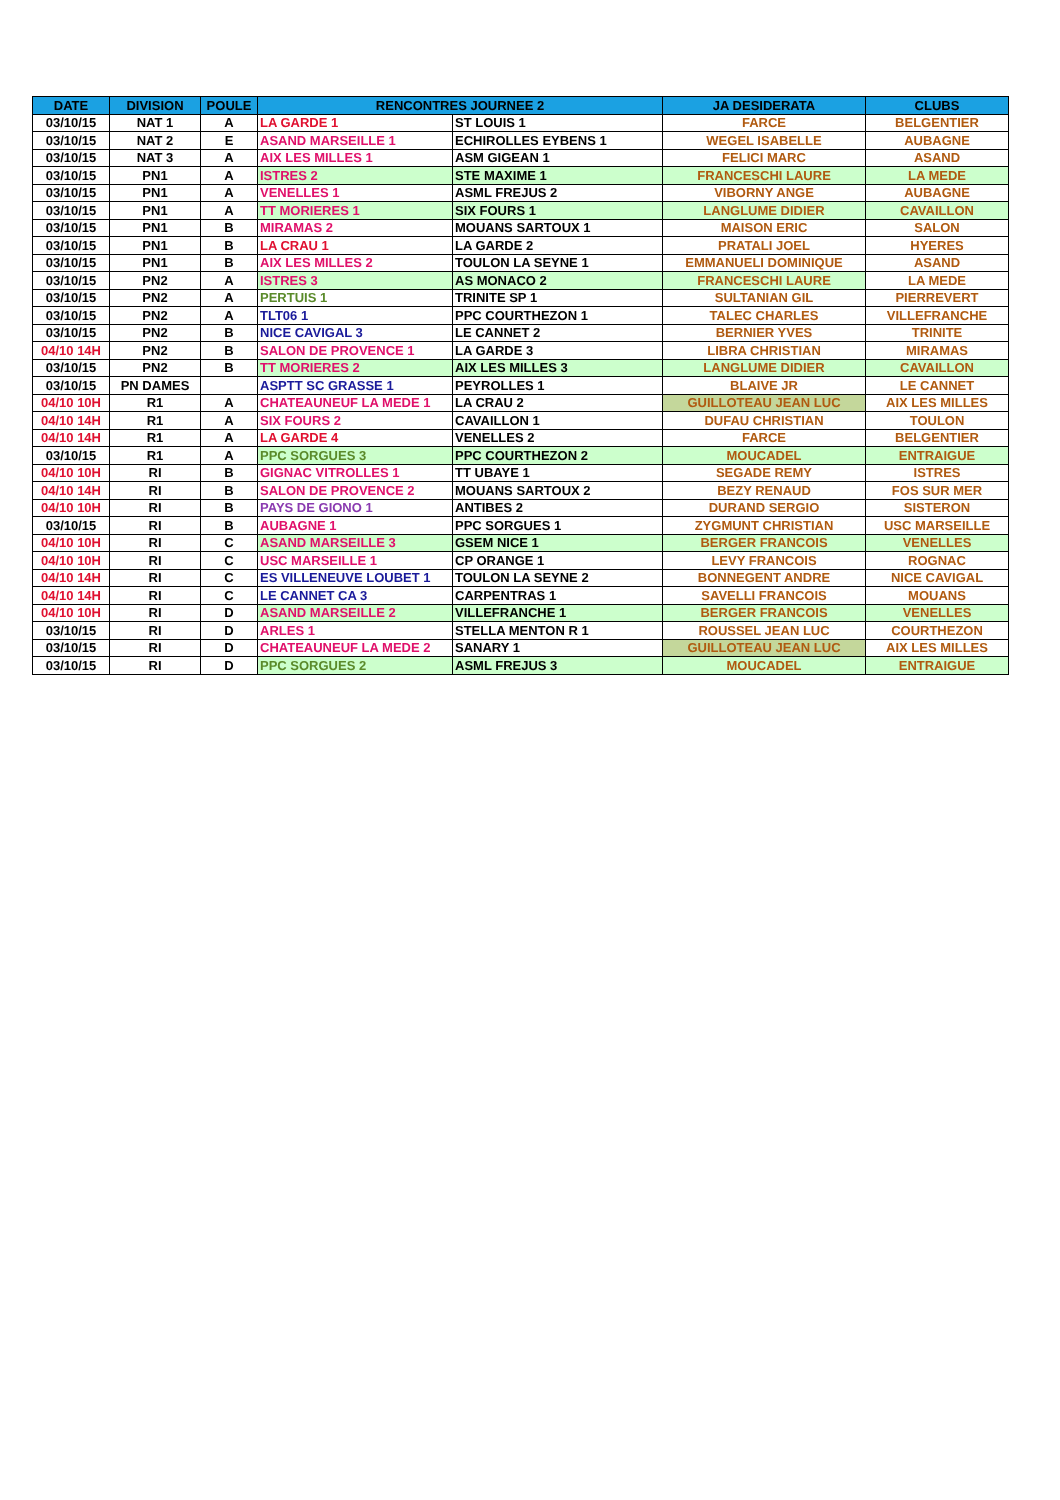| DATE | DIVISION | POULE | RENCONTRES JOURNEE 2 | | JA DESIDERATA | CLUBS |
| --- | --- | --- | --- | --- | --- | --- |
| 03/10/15 | NAT 1 | A | LA GARDE 1 | ST LOUIS 1 | FARCE | BELGENTIER |
| 03/10/15 | NAT 2 | E | ASAND MARSEILLE 1 | ECHIROLLES EYBENS 1 | WEGEL ISABELLE | AUBAGNE |
| 03/10/15 | NAT 3 | A | AIX LES MILLES 1 | ASM GIGEAN 1 | FELICI MARC | ASAND |
| 03/10/15 | PN1 | A | ISTRES 2 | STE MAXIME 1 | FRANCESCHI LAURE | LA MEDE |
| 03/10/15 | PN1 | A | VENELLES 1 | ASML FREJUS 2 | VIBORNY ANGE | AUBAGNE |
| 03/10/15 | PN1 | A | TT MORIERES 1 | SIX FOURS 1 | LANGLUME DIDIER | CAVAILLON |
| 03/10/15 | PN1 | B | MIRAMAS 2 | MOUANS SARTOUX 1 | MAISON ERIC | SALON |
| 03/10/15 | PN1 | B | LA CRAU 1 | LA GARDE 2 | PRATALI JOEL | HYERES |
| 03/10/15 | PN1 | B | AIX LES MILLES 2 | TOULON LA SEYNE 1 | EMMANUELI DOMINIQUE | ASAND |
| 03/10/15 | PN2 | A | ISTRES 3 | AS MONACO 2 | FRANCESCHI LAURE | LA MEDE |
| 03/10/15 | PN2 | A | PERTUIS 1 | TRINITE SP 1 | SULTANIAN GIL | PIERREVERT |
| 03/10/15 | PN2 | A | TLT06 1 | PPC COURTHEZON 1 | TALEC CHARLES | VILLEFRANCHE |
| 03/10/15 | PN2 | B | NICE CAVIGAL 3 | LE CANNET 2 | BERNIER YVES | TRINITE |
| 04/10 14H | PN2 | B | SALON DE PROVENCE 1 | LA GARDE 3 | LIBRA CHRISTIAN | MIRAMAS |
| 03/10/15 | PN2 | B | TT MORIERES 2 | AIX LES MILLES 3 | LANGLUME DIDIER | CAVAILLON |
| 03/10/15 | PN DAMES | | ASPTT SC GRASSE 1 | PEYROLLES 1 | BLAIVE JR | LE CANNET |
| 04/10 10H | R1 | A | CHATEAUNEUF LA MEDE 1 | LA CRAU 2 | GUILLOTEAU JEAN LUC | AIX LES MILLES |
| 04/10 14H | R1 | A | SIX FOURS 2 | CAVAILLON 1 | DUFAU CHRISTIAN | TOULON |
| 04/10 14H | R1 | A | LA GARDE 4 | VENELLES 2 | FARCE | BELGENTIER |
| 03/10/15 | R1 | A | PPC SORGUES 3 | PPC COURTHEZON 2 | MOUCADEL | ENTRAIGUE |
| 04/10 10H | RI | B | GIGNAC VITROLLES 1 | TT UBAYE 1 | SEGADE REMY | ISTRES |
| 04/10 14H | RI | B | SALON DE PROVENCE 2 | MOUANS SARTOUX 2 | BEZY RENAUD | FOS SUR MER |
| 04/10 10H | RI | B | PAYS DE GIONO 1 | ANTIBES 2 | DURAND SERGIO | SISTERON |
| 03/10/15 | RI | B | AUBAGNE 1 | PPC SORGUES 1 | ZYGMUNT CHRISTIAN | USC MARSEILLE |
| 04/10 10H | RI | C | ASAND MARSEILLE 3 | GSEM NICE 1 | BERGER FRANCOIS | VENELLES |
| 04/10 10H | RI | C | USC MARSEILLE 1 | CP ORANGE 1 | LEVY FRANCOIS | ROGNAC |
| 04/10 14H | RI | C | ES VILLENEUVE LOUBET 1 | TOULON LA SEYNE 2 | BONNEGENT ANDRE | NICE CAVIGAL |
| 04/10 14H | RI | C | LE CANNET CA 3 | CARPENTRAS 1 | SAVELLI FRANCOIS | MOUANS |
| 04/10 10H | RI | D | ASAND MARSEILLE 2 | VILLEFRANCHE 1 | BERGER FRANCOIS | VENELLES |
| 03/10/15 | RI | D | ARLES 1 | STELLA MENTON R 1 | ROUSSEL JEAN LUC | COURTHEZON |
| 03/10/15 | RI | D | CHATEAUNEUF LA MEDE 2 | SANARY 1 | GUILLOTEAU JEAN LUC | AIX LES MILLES |
| 03/10/15 | RI | D | PPC SORGUES 2 | ASML FREJUS 3 | MOUCADEL | ENTRAIGUE |